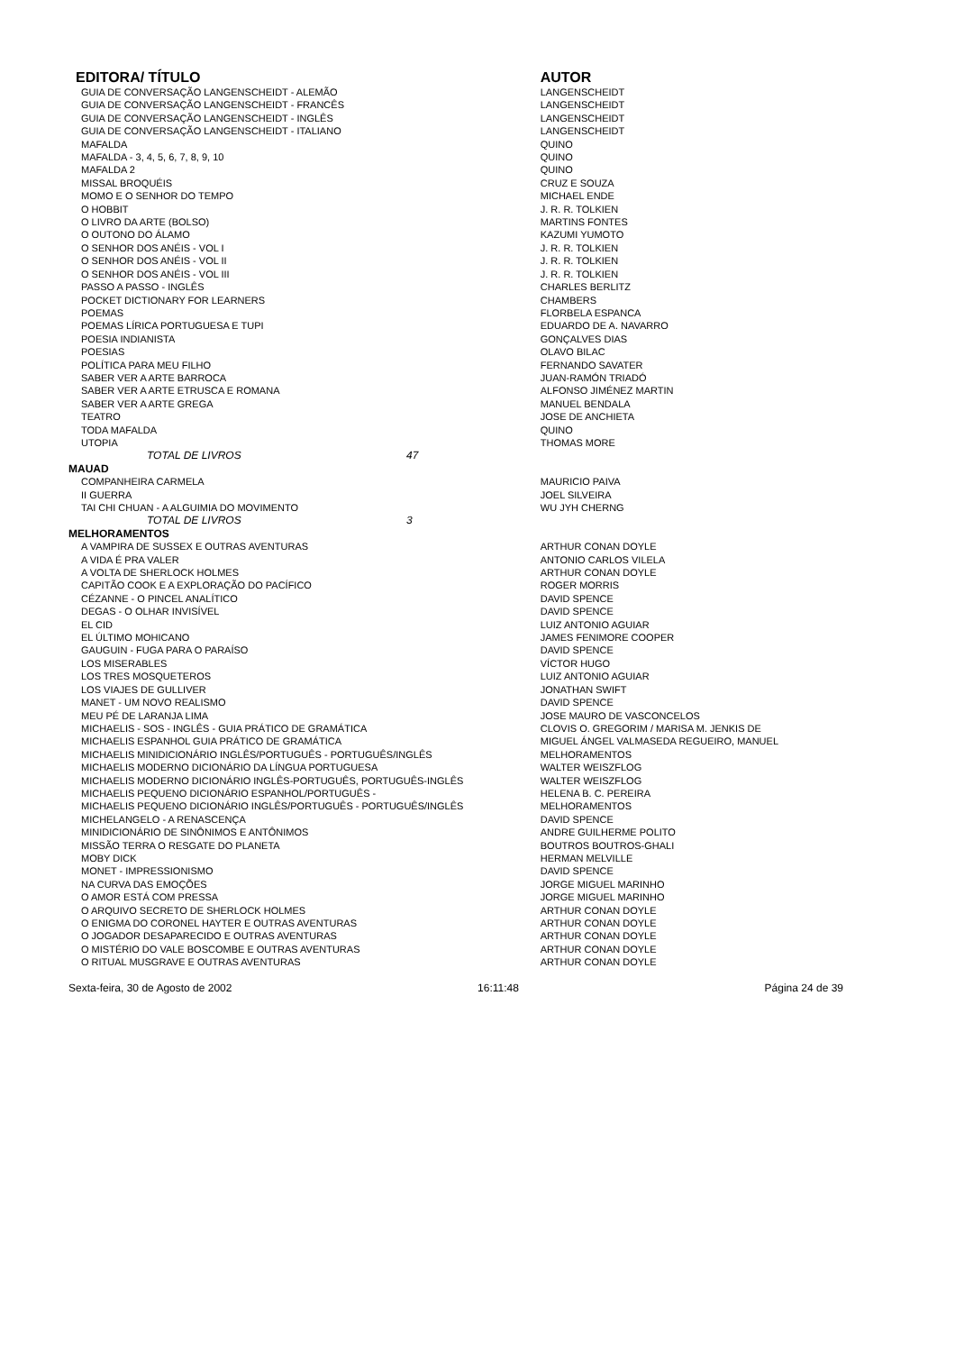| EDITORA/ TÍTULO | AUTOR |
| --- | --- |
| GUIA DE CONVERSAÇÃO LANGENSCHEIDT - ALEMÃO | LANGENSCHEIDT |
| GUIA DE CONVERSAÇÃO LANGENSCHEIDT - FRANCÊS | LANGENSCHEIDT |
| GUIA DE CONVERSAÇÃO LANGENSCHEIDT - INGLÊS | LANGENSCHEIDT |
| GUIA DE CONVERSAÇÃO LANGENSCHEIDT - ITALIANO | LANGENSCHEIDT |
| MAFALDA | QUINO |
| MAFALDA - 3, 4, 5, 6, 7, 8, 9, 10 | QUINO |
| MAFALDA 2 | QUINO |
| MISSAL BROQUÉIS | CRUZ E SOUZA |
| MOMO E O SENHOR DO TEMPO | MICHAEL ENDE |
| O HOBBIT | J. R. R. TOLKIEN |
| O LIVRO DA ARTE (BOLSO) | MARTINS FONTES |
| O OUTONO DO ÁLAMO | KAZUMI YUMOTO |
| O SENHOR DOS ANÉIS - VOL I | J. R. R. TOLKIEN |
| O SENHOR DOS ANÉIS - VOL II | J. R. R. TOLKIEN |
| O SENHOR DOS ANÉIS - VOL III | J. R. R. TOLKIEN |
| PASSO A PASSO - INGLÊS | CHARLES BERLITZ |
| POCKET DICTIONARY FOR LEARNERS | CHAMBERS |
| POEMAS | FLORBELA ESPANCA |
| POEMAS LÍRICA PORTUGUESA E TUPI | EDUARDO DE A. NAVARRO |
| POESIA INDIANISTA | GONÇALVES DIAS |
| POESIAS | OLAVO BILAC |
| POLÍTICA PARA MEU FILHO | FERNANDO SAVATER |
| SABER VER A ARTE BARROCA | JUAN-RAMÓN TRIADÓ |
| SABER VER A ARTE ETRUSCA E ROMANA | ALFONSO JIMÉNEZ MARTIN |
| SABER VER A ARTE GREGA | MANUEL BENDALA |
| TEATRO | JOSE DE ANCHIETA |
| TODA MAFALDA | QUINO |
| UTOPIA | THOMAS MORE |
| TOTAL DE LIVROS 47 | |
| MAUAD | |
| COMPANHEIRA CARMELA | MAURICIO PAIVA |
| II GUERRA | JOEL SILVEIRA |
| TAI CHI CHUAN - A ALGUIMIA DO MOVIMENTO | WU JYH CHERNG |
| TOTAL DE LIVROS 3 | |
| MELHORAMENTOS | |
| A VAMPIRA DE SUSSEX E OUTRAS AVENTURAS | ARTHUR CONAN DOYLE |
| A VIDA É PRA VALER | ANTONIO CARLOS VILELA |
| A VOLTA DE SHERLOCK HOLMES | ARTHUR CONAN DOYLE |
| CAPITÃO COOK E A EXPLORAÇÃO DO PACÍFICO | ROGER MORRIS |
| CÉZANNE - O PINCEL ANALÍTICO | DAVID SPENCE |
| DEGAS - O OLHAR INVISÍVEL | DAVID SPENCE |
| EL CID | LUIZ ANTONIO AGUIAR |
| EL ÚLTIMO MOHICANO | JAMES FENIMORE COOPER |
| GAUGUIN - FUGA PARA O PARAÍSO | DAVID SPENCE |
| LOS MISERABLES | VÍCTOR HUGO |
| LOS TRES MOSQUETEROS | LUIZ ANTONIO AGUIAR |
| LOS VIAJES DE GULLIVER | JONATHAN SWIFT |
| MANET - UM NOVO REALISMO | DAVID SPENCE |
| MEU PÉ DE LARANJA LIMA | JOSE MAURO DE VASCONCELOS |
| MICHAELIS - SOS - INGLÊS - GUIA PRÁTICO DE GRAMÁTICA | CLOVIS O. GREGORIM / MARISA M. JENKIS DE |
| MICHAELIS ESPANHOL GUIA PRÁTICO DE GRAMÁTICA | MIGUEL ÁNGEL VALMASEDA REGUEIRO, MANUEL |
| MICHAELIS MINIDICIONÁRIO INGLÊS/PORTUGUÊS - PORTUGUÊS/INGLÊS | MELHORAMENTOS |
| MICHAELIS MODERNO DICIONÁRIO DA LÍNGUA PORTUGUESA | WALTER WEISZFLOG |
| MICHAELIS MODERNO DICIONÁRIO INGLÊS-PORTUGUÊS, PORTUGUÊS-INGLÊS | WALTER WEISZFLOG |
| MICHAELIS PEQUENO DICIONÁRIO ESPANHOL/PORTUGUÊS - | HELENA B. C. PEREIRA |
| MICHAELIS PEQUENO DICIONÁRIO INGLÊS/PORTUGUÊS - PORTUGUÊS/INGLÊS | MELHORAMENTOS |
| MICHELANGELO - A RENASCENÇA | DAVID SPENCE |
| MINIDICIONÁRIO DE SINÔNIMOS E ANTÔNIMOS | ANDRE GUILHERME POLITO |
| MISSÃO TERRA O RESGATE DO PLANETA | BOUTROS BOUTROS-GHALI |
| MOBY DICK | HERMAN MELVILLE |
| MONET - IMPRESSIONISMO | DAVID SPENCE |
| NA CURVA DAS EMOÇÕES | JORGE MIGUEL MARINHO |
| O AMOR ESTÁ COM PRESSA | JORGE MIGUEL MARINHO |
| O ARQUIVO SECRETO DE SHERLOCK HOLMES | ARTHUR CONAN DOYLE |
| O ENIGMA DO CORONEL HAYTER E OUTRAS AVENTURAS | ARTHUR CONAN DOYLE |
| O JOGADOR DESAPARECIDO E OUTRAS AVENTURAS | ARTHUR CONAN DOYLE |
| O MISTÉRIO DO VALE BOSCOMBE E OUTRAS AVENTURAS | ARTHUR CONAN DOYLE |
| O RITUAL MUSGRAVE E OUTRAS AVENTURAS | ARTHUR CONAN DOYLE |
Sexta-feira, 30 de Agosto de 2002 16:11:48 Página 24 de 39